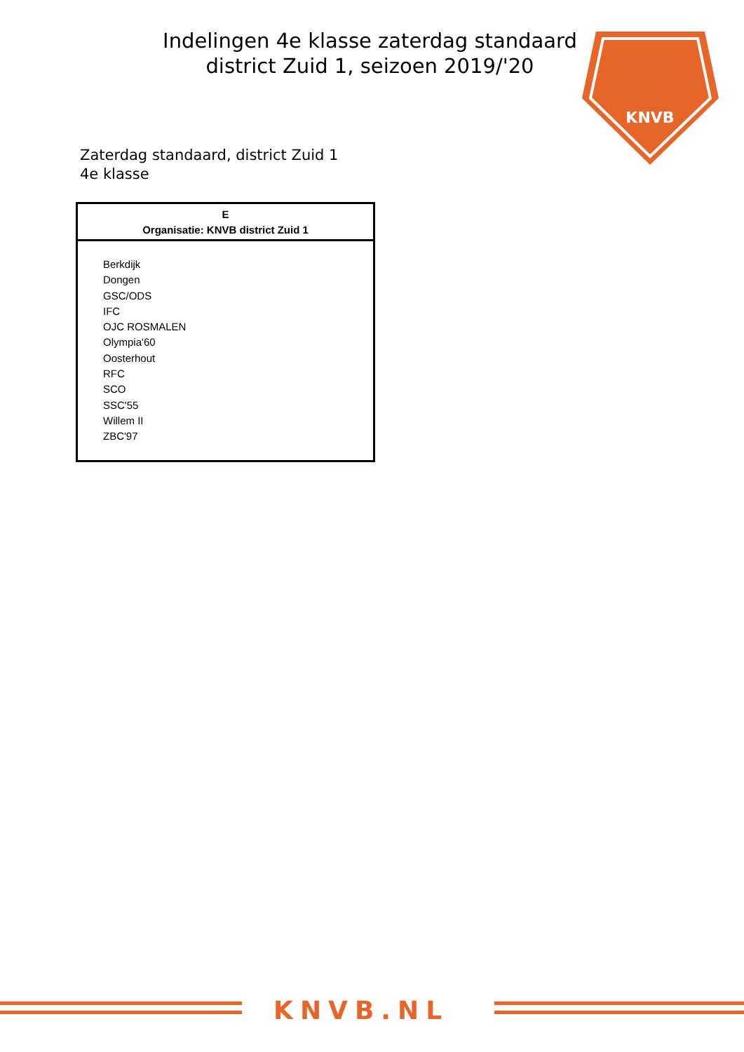Indelingen 4e klasse zaterdag standaard district Zuid 1, seizoen 2019/'20
KNVB
Zaterdag standaard, district Zuid 1
4e klasse
| E Organisatie: KNVB district Zuid 1 |
| --- |
| Berkdijk Dongen GSC/ODS IFC OJC ROSMALEN Olympia'60 Oosterhout RFC SCO SSC'55 Willem II ZBC'97 |
KNVB.NL